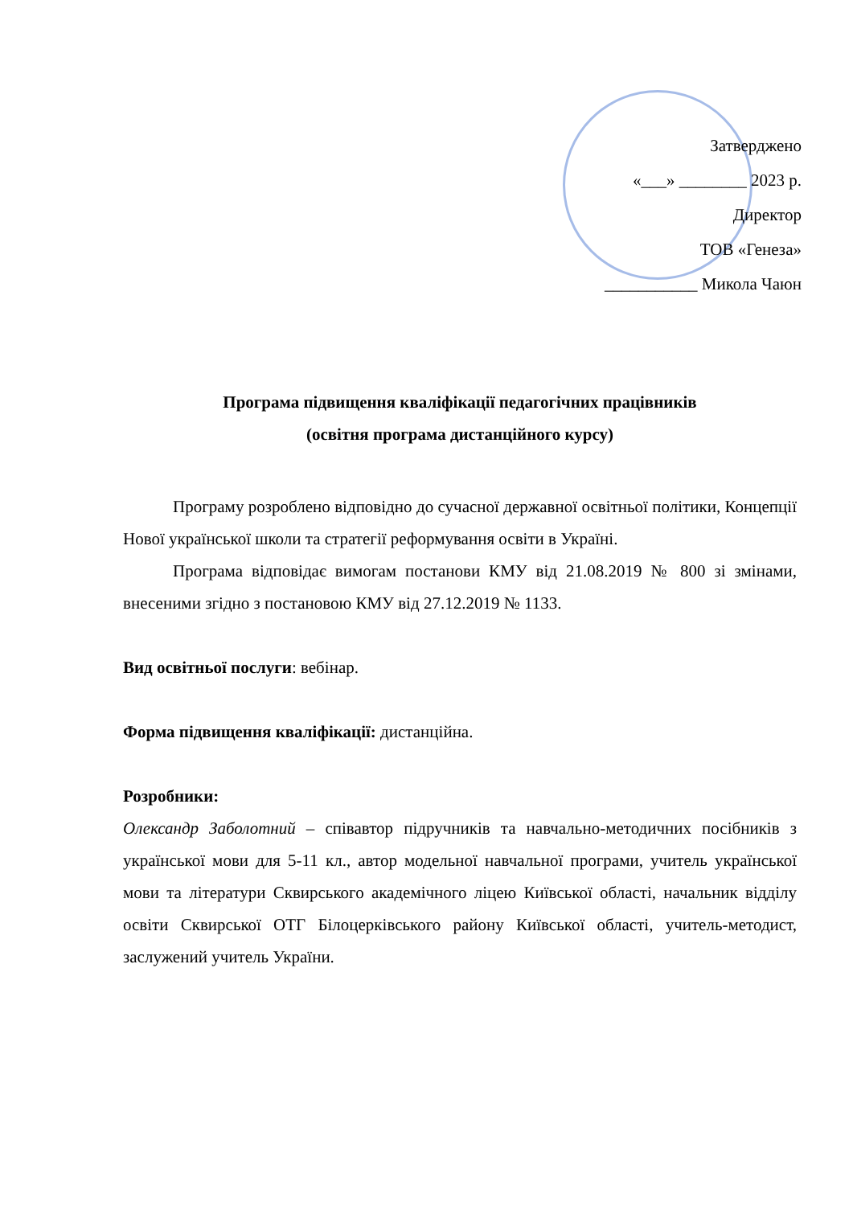Затверджено
«___» ________ 2023 р.
Директор
ТОВ «Генеза»
___________ Микола Чаюн
Програма підвищення кваліфікації педагогічних працівників
(освітня програма дистанційного курсу)
Програму розроблено відповідно до сучасної державної освітньої політики, Концепції Нової української школи та стратегії реформування освіти в Україні.
Програма відповідає вимогам постанови КМУ від 21.08.2019 № 800 зі змінами, внесеними згідно з постановою КМУ від 27.12.2019 № 1133.
Вид освітньої послуги: вебінар.
Форма підвищення кваліфікації: дистанційна.
Розробники:
Олександр Заболотний – співавтор підручників та навчально-методичних посібників з української мови для 5-11 кл., автор модельної навчальної програми, учитель української мови та літератури Сквирського академічного ліцею Київської області, начальник відділу освіти Сквирської ОТГ Білоцерківського району Київської області, учитель-методист, заслужений учитель України.